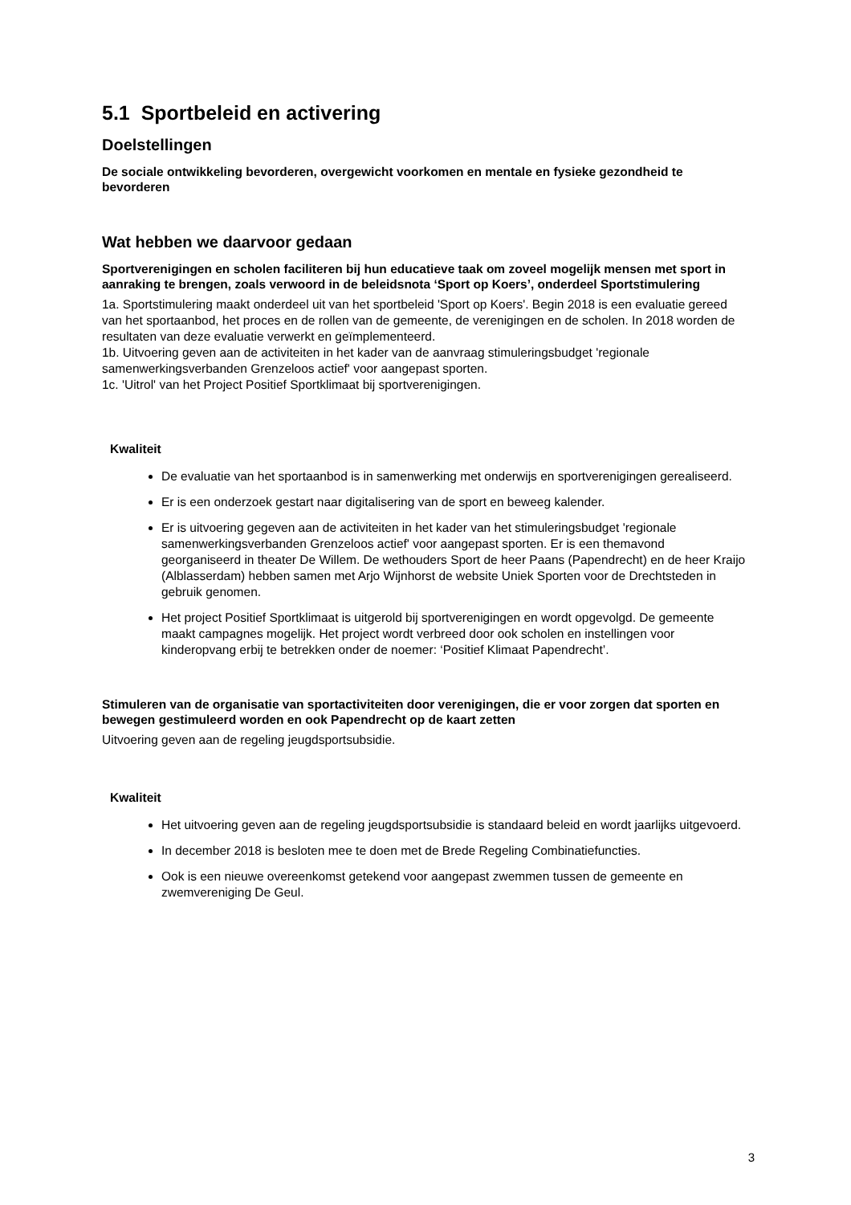5.1 Sportbeleid en activering
Doelstellingen
De sociale ontwikkeling bevorderen, overgewicht voorkomen en mentale en fysieke gezondheid te bevorderen
Wat hebben we daarvoor gedaan
Sportverenigingen en scholen faciliteren bij hun educatieve taak om zoveel mogelijk mensen met sport in aanraking te brengen, zoals verwoord in de beleidsnota ‘Sport op Koers’, onderdeel Sportstimulering
1a. Sportstimulering maakt onderdeel uit van het sportbeleid 'Sport op Koers'. Begin 2018 is een evaluatie gereed van het sportaanbod, het proces en de rollen van de gemeente, de verenigingen en de scholen. In 2018 worden de resultaten van deze evaluatie verwerkt en geïmplementeerd.
1b. Uitvoering geven aan de activiteiten in het kader van de aanvraag stimuleringsbudget 'regionale samenwerkingsverbanden Grenzeloos actief' voor aangepast sporten.
1c. 'Uitrol' van het Project Positief Sportklimaat bij sportverenigingen.
Kwaliteit
De evaluatie van het sportaanbod is in samenwerking met onderwijs en sportverenigingen gerealiseerd.
Er is een onderzoek gestart naar digitalisering van de sport en beweeg kalender.
Er is uitvoering gegeven aan de activiteiten in het kader van het stimuleringsbudget 'regionale samenwerkingsverbanden Grenzeloos actief' voor aangepast sporten. Er is een themavond georganiseerd in theater De Willem. De wethouders Sport de heer Paans (Papendrecht) en de heer Kraijo (Alblasserdam) hebben samen met Arjo Wijnhorst de website Uniek Sporten voor de Drechtsteden in gebruik genomen.
Het project Positief Sportklimaat is uitgerold bij sportverenigingen en wordt opgevolgd. De gemeente maakt campagnes mogelijk. Het project wordt verbreed door ook scholen en instellingen voor kinderopvang erbij te betrekken onder de noemer: ‘Positief Klimaat Papendrecht’.
Stimuleren van de organisatie van sportactiviteiten door verenigingen, die er voor zorgen dat sporten en bewegen gestimuleerd worden en ook Papendrecht op de kaart zetten
Uitvoering geven aan de regeling jeugdsportsubsidie.
Kwaliteit
Het uitvoering geven aan de regeling jeugdsportsubsidie is standaard beleid en wordt jaarlijks uitgevoerd.
In december 2018 is besloten mee te doen met de Brede Regeling Combinatiefuncties.
Ook is een nieuwe overeenkomst getekend voor aangepast zwemmen tussen de gemeente en zwemvereniging De Geul.
3